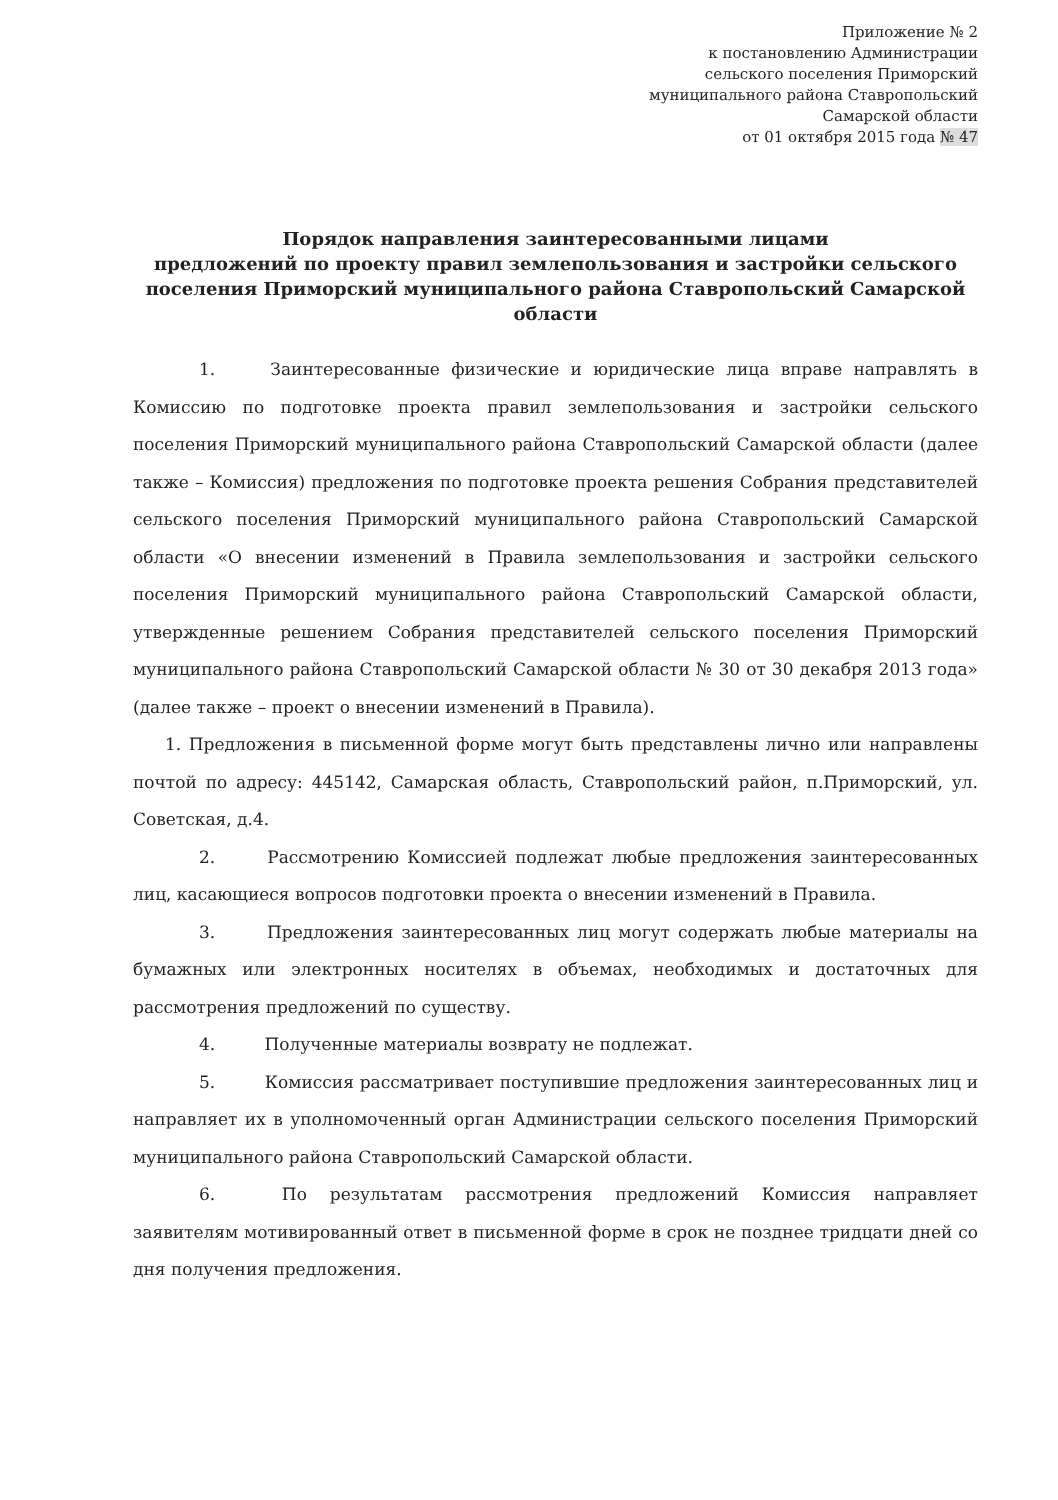Приложение № 2
к постановлению Администрации
сельского поселения Приморский
муниципального района Ставропольский
Самарской области
от 01 октября 2015 года № 47
Порядок направления заинтересованными лицами
предложений по проекту правил землепользования и застройки сельского поселения Приморский муниципального района Ставропольский Самарской области
1. Заинтересованные физические и юридические лица вправе направлять в Комиссию по подготовке проекта правил землепользования и застройки сельского поселения Приморский муниципального района Ставропольский Самарской области (далее также – Комиссия) предложения по подготовке проекта решения Собрания представителей сельского поселения Приморский муниципального района Ставропольский Самарской области «О внесении изменений в Правила землепользования и застройки сельского поселения Приморский муниципального района Ставропольский Самарской области, утвержденные решением Собрания представителей сельского поселения Приморский муниципального района Ставропольский Самарской области № 30 от 30 декабря 2013 года» (далее также – проект о внесении изменений в Правила).
1. Предложения в письменной форме могут быть представлены лично или направлены почтой по адресу: 445142, Самарская область, Ставропольский район, п.Приморский, ул. Советская, д.4.
2. Рассмотрению Комиссией подлежат любые предложения заинтересованных лиц, касающиеся вопросов подготовки проекта о внесении изменений в Правила.
3. Предложения заинтересованных лиц могут содержать любые материалы на бумажных или электронных носителях в объемах, необходимых и достаточных для рассмотрения предложений по существу.
4. Полученные материалы возврату не подлежат.
5. Комиссия рассматривает поступившие предложения заинтересованных лиц и направляет их в уполномоченный орган Администрации сельского поселения Приморский муниципального района Ставропольский Самарской области.
6. По результатам рассмотрения предложений Комиссия направляет заявителям мотивированный ответ в письменной форме в срок не позднее тридцати дней со дня получения предложения.